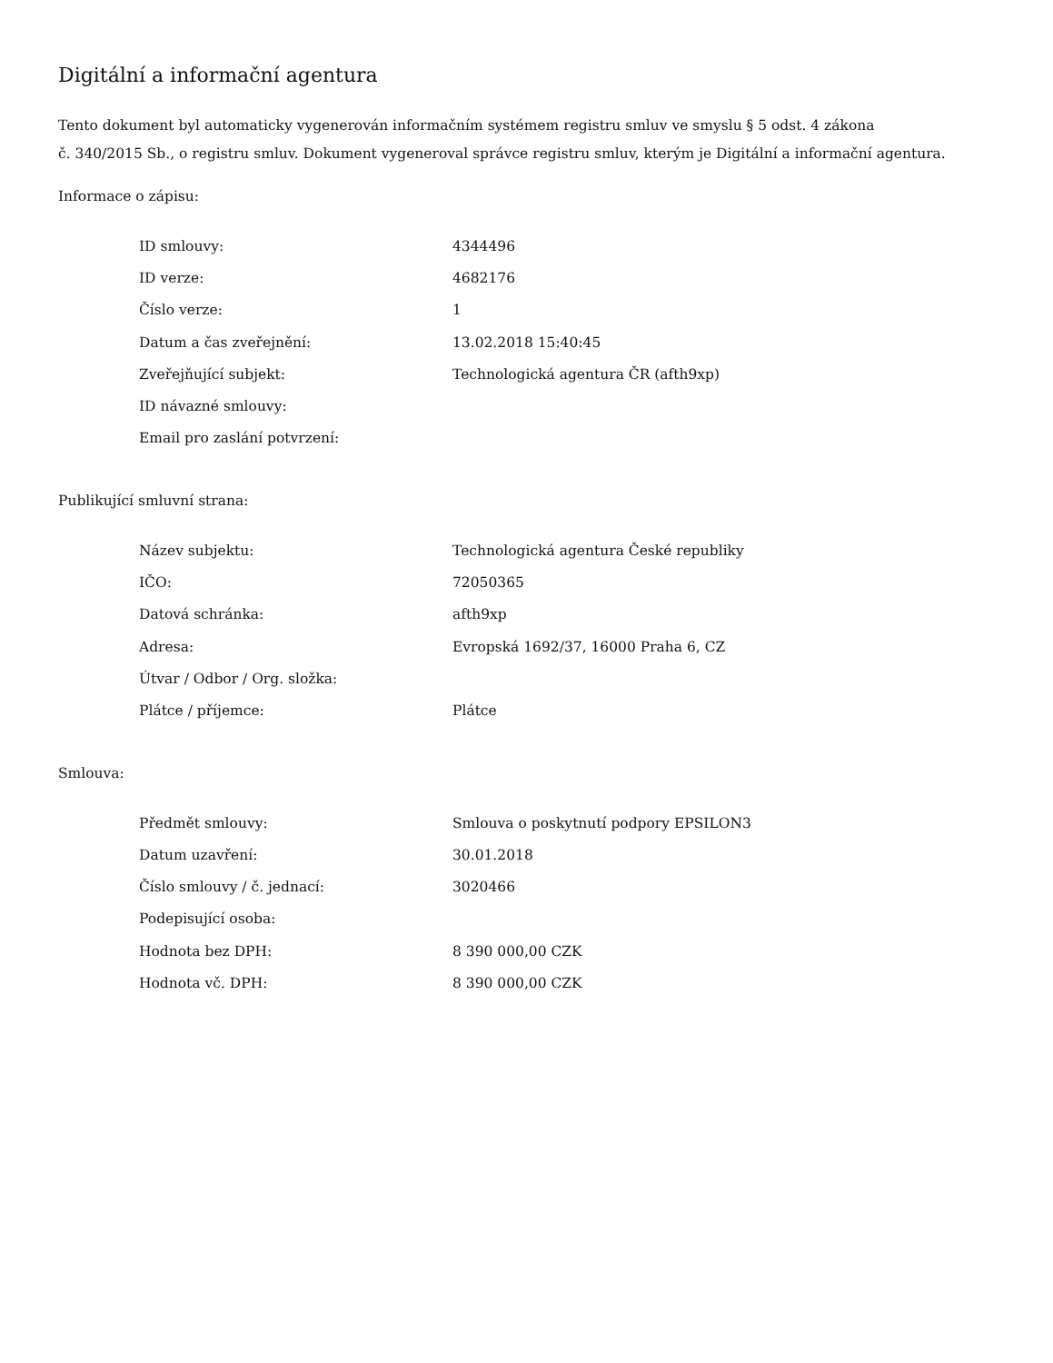Digitální a informační agentura
Tento dokument byl automaticky vygenerován informačním systémem registru smluv ve smyslu § 5 odst. 4 zákona
č. 340/2015 Sb., o registru smluv. Dokument vygeneroval správce registru smluv, kterým je Digitální a informační agentura.
Informace o zápisu:
| ID smlouvy: | 4344496 |
| ID verze: | 4682176 |
| Číslo verze: | 1 |
| Datum a čas zveřejnění: | 13.02.2018 15:40:45 |
| Zveřejňující subjekt: | Technologická agentura ČR (afth9xp) |
| ID návazné smlouvy: | |
| Email pro zaslání potvrzení: | |
Publikující smluvní strana:
| Název subjektu: | Technologická agentura České republiky |
| IČO: | 72050365 |
| Datová schránka: | afth9xp |
| Adresa: | Evropská 1692/37, 16000 Praha 6, CZ |
| Útvar / Odbor / Org. složka: | |
| Plátce / příjemce: | Plátce |
Smlouva:
| Předmět smlouvy: | Smlouva o poskytnutí podpory EPSILON3 |
| Datum uzavření: | 30.01.2018 |
| Číslo smlouvy / č. jednací: | 3020466 |
| Podepisující osoba: | |
| Hodnota bez DPH: | 8 390 000,00 CZK |
| Hodnota vč. DPH: | 8 390 000,00 CZK |